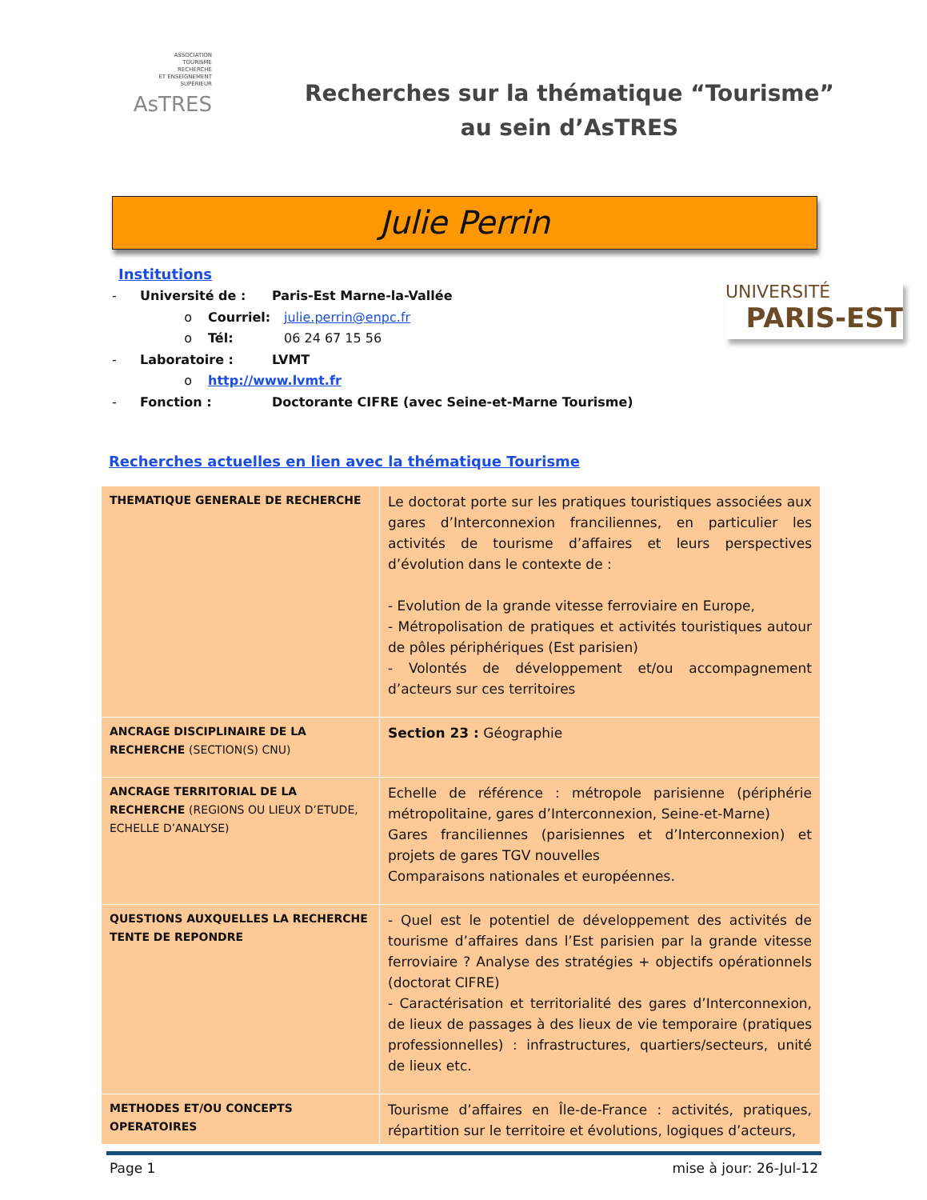ASSOCIATION
TOURISME
RECHERCHE
ET ENSEIGNEMENT
SUPÉRIEUR
AsTRES
Recherches sur la thématique “Tourisme”
au sein d’AsTRES
Julie Perrin
Institutions
- Université de : Paris-Est Marne-la-Vallée
o Courriel: julie.perrin@enpc.fr
o Tél: 06 24 67 15 56
- Laboratoire : LVMT
o http://www.lvmt.fr
- Fonction : Doctorante CIFRE (avec Seine-et-Marne Tourisme)
UNIVERSITÉ
PARIS-EST
Recherches actuelles en lien avec la thématique Tourisme
| THEMATIQUE GENERALE DE RECHERCHE | Le doctorat porte sur les pratiques touristiques associées aux gares d’Interconnexion franciliennes, en particulier les activités de tourisme d’affaires et leurs perspectives d’évolution dans le contexte de : - Evolution de la grande vitesse ferroviaire en Europe, - Métropolisation de pratiques et activités touristiques autour de pôles périphériques (Est parisien) - Volontés de développement et/ou accompagnement d’acteurs sur ces territoires |
| ANCRAGE DISCIPLINAIRE DE LA RECHERCHE (SECTION(S) CNU) | Section 23 : Géographie |
| ANCRAGE TERRITORIAL DE LA RECHERCHE (REGIONS OU LIEUX D’ETUDE, ECHELLE D’ANALYSE) | Echelle de référence : métropole parisienne (périphérie métropolitaine, gares d’Interconnexion, Seine-et-Marne) Gares franciliennes (parisiennes et d’Interconnexion) et projets de gares TGV nouvelles Comparaisons nationales et européennes. |
| QUESTIONS AUXQUELLES LA RECHERCHE TENTE DE REPONDRE | - Quel est le potentiel de développement des activités de tourisme d’affaires dans l’Est parisien par la grande vitesse ferroviaire ? Analyse des stratégies + objectifs opérationnels (doctorat CIFRE) - Caractérisation et territorialité des gares d’Interconnexion, de lieux de passages à des lieux de vie temporaire (pratiques professionnelles) : infrastructures, quartiers/secteurs, unité de lieux etc. |
| METHODES ET/OU CONCEPTS OPERATOIRES | Tourisme d’affaires en Île-de-France : activités, pratiques, répartition sur le territoire et évolutions, logiques d’acteurs, |
Page 1 mise à jour: 26-Jul-12